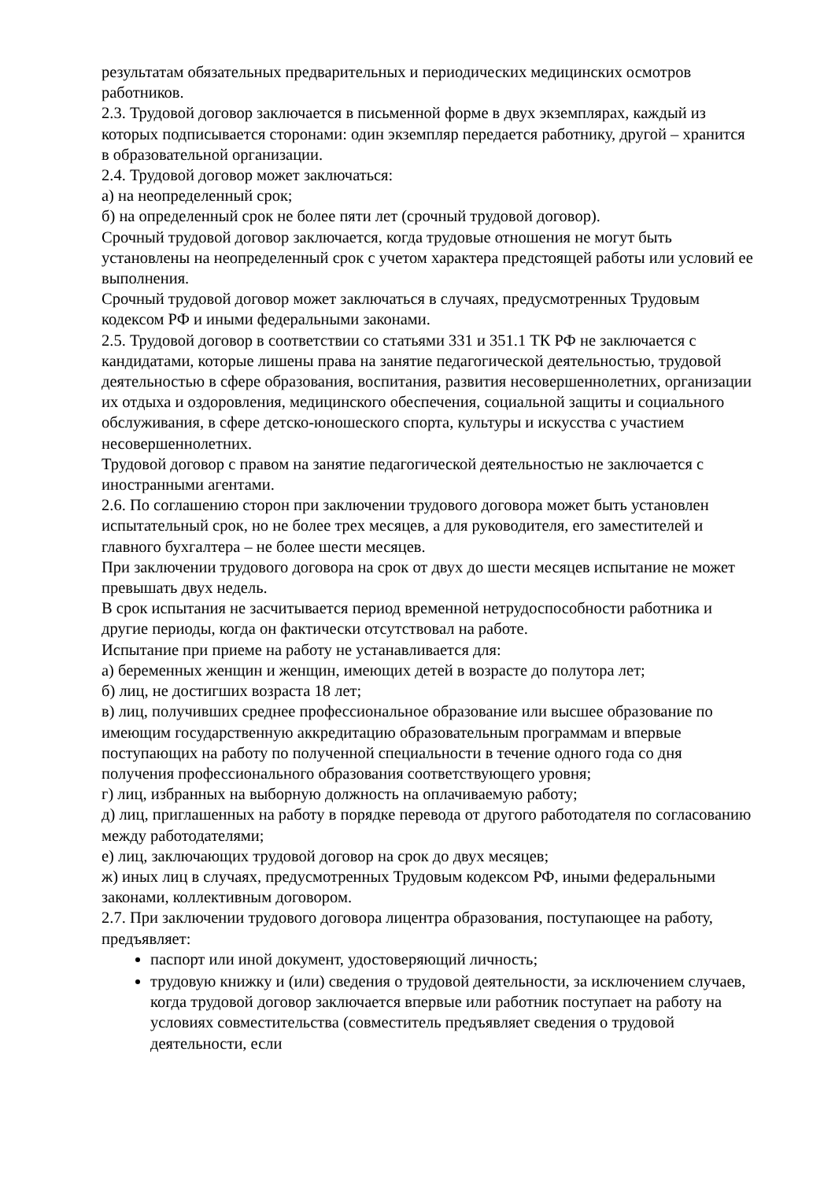результатам обязательных предварительных и периодических медицинских осмотров работников.
2.3. Трудовой договор заключается в письменной форме в двух экземплярах, каждый из которых подписывается сторонами: один экземпляр передается работнику, другой – хранится в образовательной организации.
2.4. Трудовой договор может заключаться:
а) на неопределенный срок;
б) на определенный срок не более пяти лет (срочный трудовой договор).
Срочный трудовой договор заключается, когда трудовые отношения не могут быть установлены на неопределенный срок с учетом характера предстоящей работы или условий ее выполнения.
Срочный трудовой договор может заключаться в случаях, предусмотренных Трудовым кодексом РФ и иными федеральными законами.
2.5. Трудовой договор в соответствии со статьями 331 и 351.1 ТК РФ не заключается с кандидатами, которые лишены права на занятие педагогической деятельностью, трудовой деятельностью в сфере образования, воспитания, развития несовершеннолетних, организации их отдыха и оздоровления, медицинского обеспечения, социальной защиты и социального обслуживания, в сфере детско-юношеского спорта, культуры и искусства с участием несовершеннолетних.
Трудовой договор с правом на занятие педагогической деятельностью не заключается с иностранными агентами.
2.6. По соглашению сторон при заключении трудового договора может быть установлен испытательный срок, но не более трех месяцев, а для руководителя, его заместителей и главного бухгалтера – не более шести месяцев.
При заключении трудового договора на срок от двух до шести месяцев испытание не может превышать двух недель.
В срок испытания не засчитывается период временной нетрудоспособности работника и другие периоды, когда он фактически отсутствовал на работе.
Испытание при приеме на работу не устанавливается для:
а) беременных женщин и женщин, имеющих детей в возрасте до полутора лет;
б) лиц, не достигших возраста 18 лет;
в) лиц, получивших среднее профессиональное образование или высшее образование по имеющим государственную аккредитацию образовательным программам и впервые поступающих на работу по полученной специальности в течение одного года со дня получения профессионального образования соответствующего уровня;
г) лиц, избранных на выборную должность на оплачиваемую работу;
д) лиц, приглашенных на работу в порядке перевода от другого работодателя по согласованию между работодателями;
е) лиц, заключающих трудовой договор на срок до двух месяцев;
ж) иных лиц в случаях, предусмотренных Трудовым кодексом РФ, иными федеральными законами, коллективным договором.
2.7. При заключении трудового договора лицентра образования, поступающее на работу, предъявляет:
паспорт или иной документ, удостоверяющий личность;
трудовую книжку и (или) сведения о трудовой деятельности, за исключением случаев, когда трудовой договор заключается впервые или работник поступает на работу на условиях совместительства (совместитель предъявляет сведения о трудовой деятельности, если